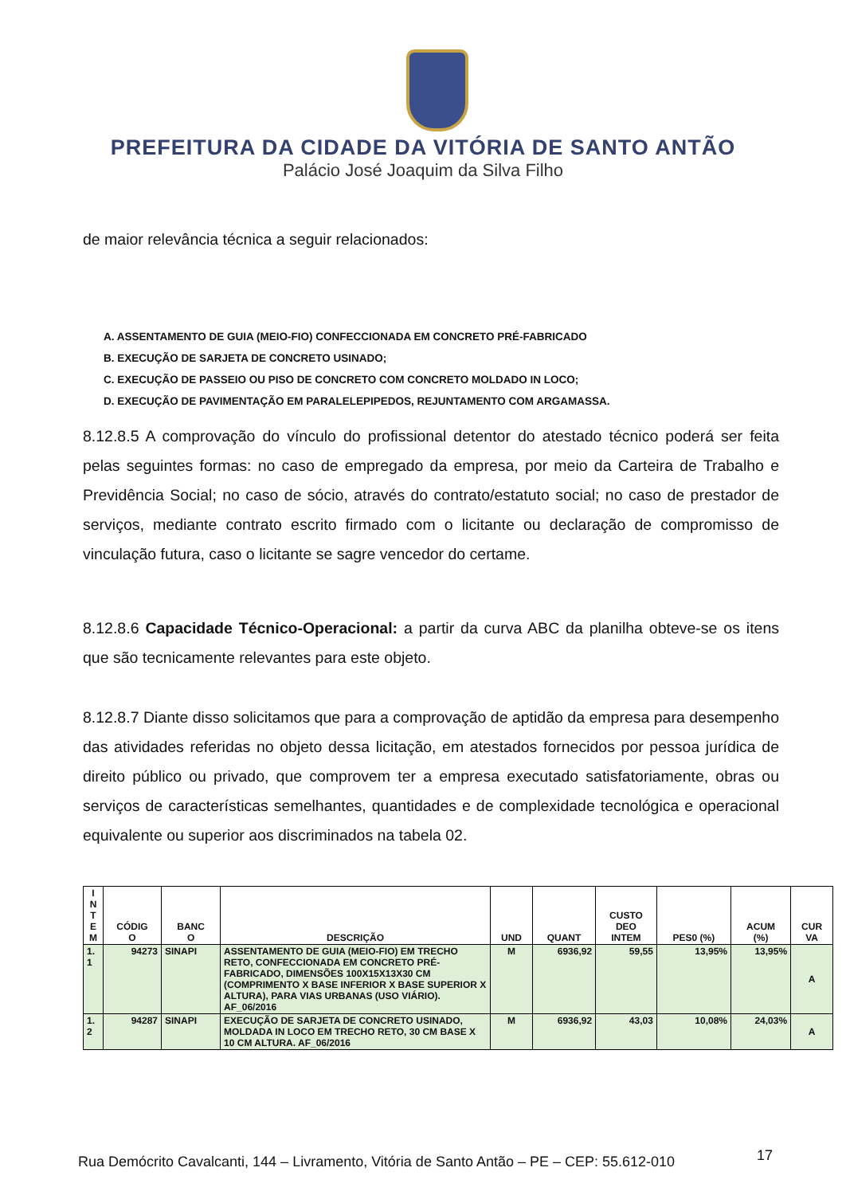PREFEITURA DA CIDADE DA VITÓRIA DE SANTO ANTÃO
Palácio José Joaquim da Silva Filho
de maior relevância técnica a seguir relacionados:
A. ASSENTAMENTO DE GUIA (MEIO-FIO) CONFECCIONADA EM CONCRETO PRÉ-FABRICADO
B. EXECUÇÃO DE SARJETA DE CONCRETO USINADO;
C. EXECUÇÃO DE PASSEIO OU PISO DE CONCRETO COM CONCRETO MOLDADO IN LOCO;
D. EXECUÇÃO DE PAVIMENTAÇÃO EM PARALELEPIPEDOS, REJUNTAMENTO COM ARGAMASSA.
8.12.8.5 A comprovação do vínculo do profissional detentor do atestado técnico poderá ser feita pelas seguintes formas: no caso de empregado da empresa, por meio da Carteira de Trabalho e Previdência Social; no caso de sócio, através do contrato/estatuto social; no caso de prestador de serviços, mediante contrato escrito firmado com o licitante ou declaração de compromisso de vinculação futura, caso o licitante se sagre vencedor do certame.
8.12.8.6 Capacidade Técnico-Operacional: a partir da curva ABC da planilha obteve-se os itens que são tecnicamente relevantes para este objeto.
8.12.8.7 Diante disso solicitamos que para a comprovação de aptidão da empresa para desempenho das atividades referidas no objeto dessa licitação, em atestados fornecidos por pessoa jurídica de direito público ou privado, que comprovem ter a empresa executado satisfatoriamente, obras ou serviços de características semelhantes, quantidades e de complexidade tecnológica e operacional equivalente ou superior aos discriminados na tabela 02.
| I N T E M | CÓDIG O | BANC O | DESCRIÇÃO | UND | QUANT | CUSTO DEO INTEM | PES0 (%) | ACUM (%) | CUR VA |
| --- | --- | --- | --- | --- | --- | --- | --- | --- | --- |
| 1. 1 | 94273 | SINAPI | ASSENTAMENTO DE GUIA (MEIO-FIO) EM TRECHO RETO, CONFECCIONADA EM CONCRETO PRÉ-FABRICADO, DIMENSÕES 100X15X13X30 CM (COMPRIMENTO X BASE INFERIOR X BASE SUPERIOR X ALTURA), PARA VIAS URBANAS (USO VIÁRIO). AF_06/2016 | M | 6936,92 | 59,55 | 13,95% | 13,95% | A |
| 1. 2 | 94287 | SINAPI | EXECUÇÃO DE SARJETA DE CONCRETO USINADO, MOLDADA IN LOCO EM TRECHO RETO, 30 CM BASE X 10 CM ALTURA. AF_06/2016 | M | 6936,92 | 43,03 | 10,08% | 24,03% | A |
Rua Demócrito Cavalcanti, 144 – Livramento, Vitória de Santo Antão – PE – CEP: 55.612-010
17